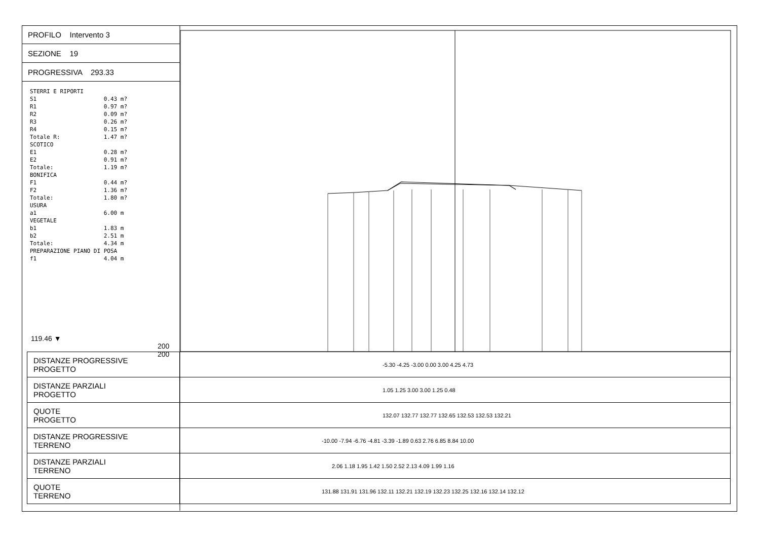PROFILO Intervento 3
SEZIONE 19
PROGRESSIVA 293.33
STERRI E RIPORTI S1 0.43 m? R1 0.97 m? R2 0.09 m? R3 0.26 m? R4 0.15 m? Totale R: 1.47 m? SCOTICO E1 0.28 m? E2 0.91 m? Totale: 1.19 m? BONIFICA F1 0.44 m? F2 1.36 m? Totale: 1.80 m? USURA a1 6.00 m VEGETALE b1 1.83 m b2 2.51 m Totale: 4.34 m PREPARAZIONE PIANO DI POSA f1 4.04 m
119.46 ▼
200 200
| DISTANZE PROGRESSIVE PROGETTO | -5.30 -4.25 -3.00 0.00 3.00 4.25 4.73 |
| DISTANZE PARZIALI PROGETTO | 1.05 1.25 3.00 3.00 1.25 0.48 |
| QUOTE PROGETTO | 132.07 132.77 132.77 132.65 132.53 132.53 132.21 |
| DISTANZE PROGRESSIVE TERRENO | -10.00 -7.94 -6.76 -4.81 -3.39 -1.89 0.63 2.76 6.85 8.84 10.00 |
| DISTANZE PARZIALI TERRENO | 2.06 1.18 1.95 1.42 1.50 2.52 2.13 4.09 1.99 1.16 |
| QUOTE TERRENO | 131.88 131.91 131.96 132.11 132.21 132.19 132.23 132.25 132.16 132.14 132.12 |